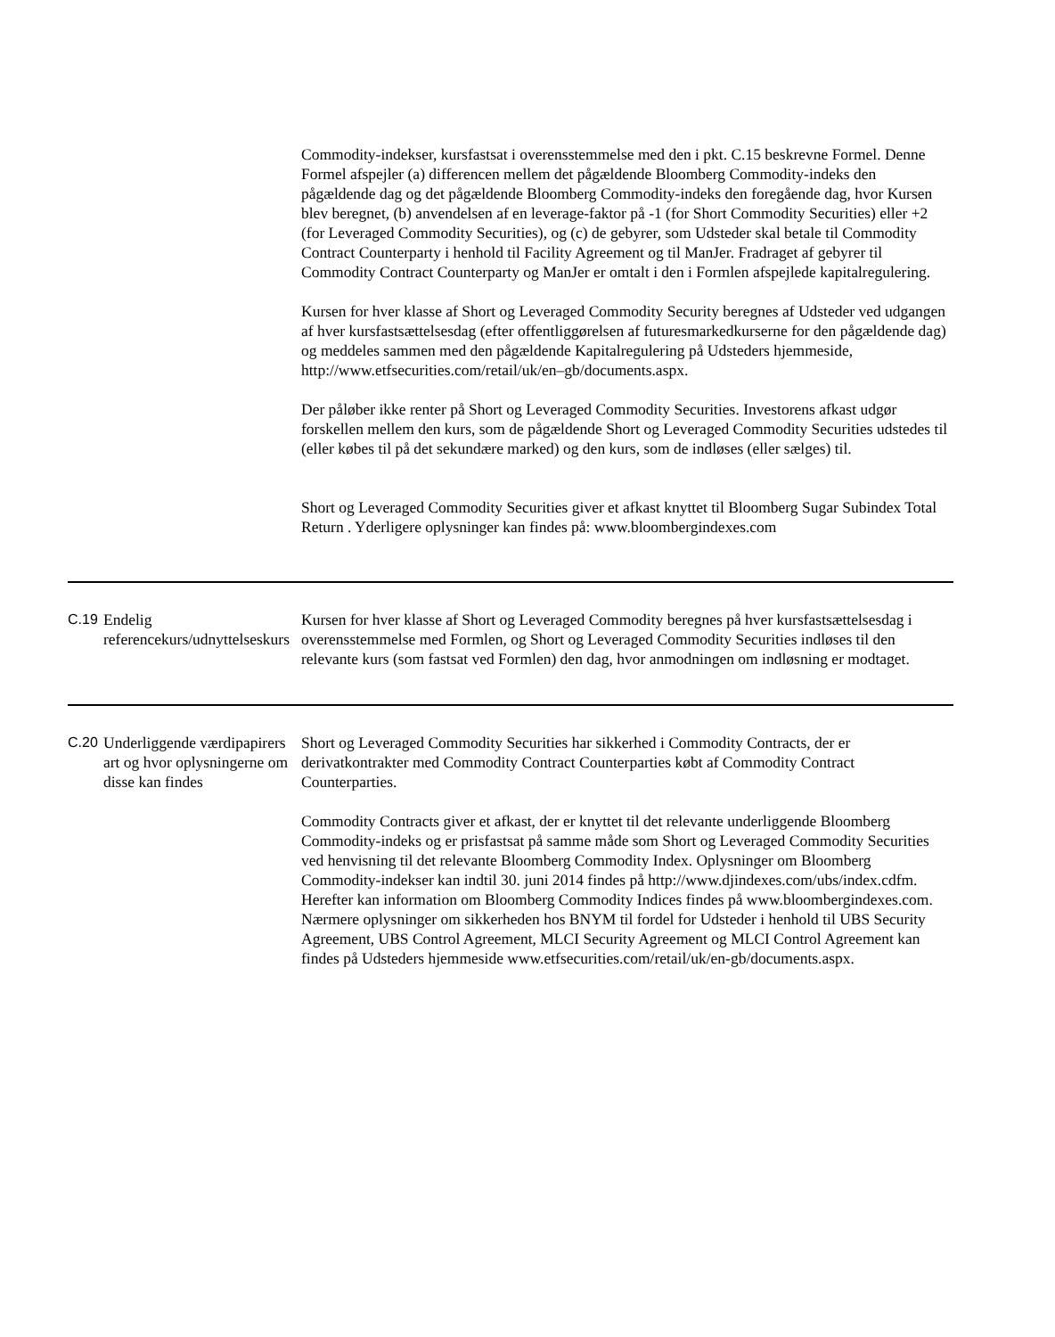| | | Commodity-indekser, kursfastsat i overensstemmelse med den i pkt. C.15 beskrevne Formel. Denne Formel afspejler (a) differencen mellem det pågældende Bloomberg Commodity-indeks den pågældende dag og det pågældende Bloomberg Commodity-indeks den foregående dag, hvor Kursen blev beregnet, (b) anvendelsen af en leverage-faktor på -1 (for Short Commodity Securities) eller +2 (for Leveraged Commodity Securities), og (c) de gebyrer, som Udsteder skal betale til Commodity Contract Counterparty i henhold til Facility Agreement og til ManJer. Fradraget af gebyrer til Commodity Contract Counterparty og ManJer er omtalt i den i Formlen afspejlede kapitalregulering. Kursen for hver klasse af Short og Leveraged Commodity Security beregnes af Udsteder ved udgangen af hver kursfastsættelsesdag (efter offentliggørelsen af futuresmarkedkurserne for den pågældende dag) og meddeles sammen med den pågældende Kapitalregulering på Udsteders hjemmeside, http://www.etfsecurities.com/retail/uk/en–gb/documents.aspx. Der påløber ikke renter på Short og Leveraged Commodity Securities. Investorens afkast udgør forskellen mellem den kurs, som de pågældende Short og Leveraged Commodity Securities udstedes til (eller købes til på det sekundære marked) og den kurs, som de indløses (eller sælges) til. Short og Leveraged Commodity Securities giver et afkast knyttet til Bloomberg Sugar Subindex Total Return . Yderligere oplysninger kan findes på: www.bloombergindexes.com |
| C.19 | Endelig referencekurs/udnyttelseskurs | Kursen for hver klasse af Short og Leveraged Commodity beregnes på hver kursfastsættelsesdag i overensstemmelse med Formlen, og Short og Leveraged Commodity Securities indløses til den relevante kurs (som fastsat ved Formlen) den dag, hvor anmodningen om indløsning er modtaget. |
| C.20 | Underliggende værdipapirers art og hvor oplysningerne om disse kan findes | Short og Leveraged Commodity Securities har sikkerhed i Commodity Contracts, der er derivatkontrakter med Commodity Contract Counterparties købt af Commodity Contract Counterparties. Commodity Contracts giver et afkast, der er knyttet til det relevante underliggende Bloomberg Commodity-indeks og er prisfastsat på samme måde som Short og Leveraged Commodity Securities ved henvisning til det relevante Bloomberg Commodity Index. Oplysninger om Bloomberg Commodity-indekser kan indtil 30. juni 2014 findes på http://www.djindexes.com/ubs/index.cdfm. Herefter kan information om Bloomberg Commodity Indices findes på www.bloombergindexes.com. Nærmere oplysninger om sikkerheden hos BNYM til fordel for Udsteder i henhold til UBS Security Agreement, UBS Control Agreement, MLCI Security Agreement og MLCI Control Agreement kan findes på Udsteders hjemmeside www.etfsecurities.com/retail/uk/en-gb/documents.aspx. |